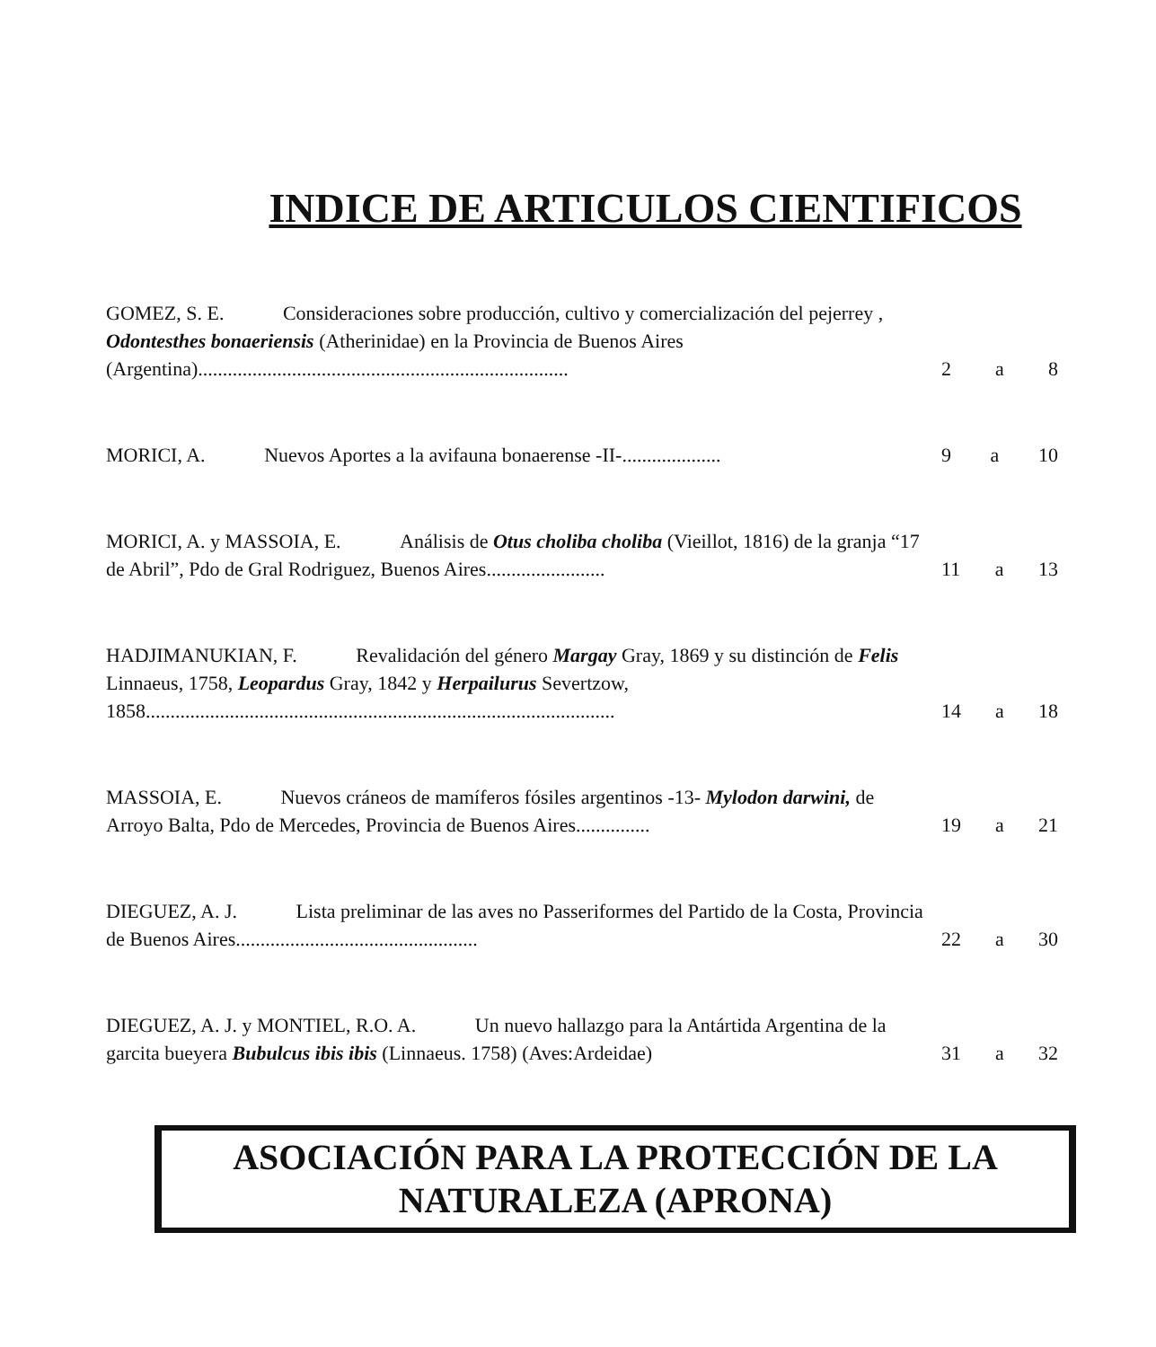INDICE DE ARTICULOS CIENTIFICOS
GOMEZ, S. E. Consideraciones sobre producción, cultivo y comercialización del pejerrey , Odontesthes bonaeriensis (Atherinidae) en la Provincia de Buenos Aires (Argentina)...........................................................................
2 a 8
MORICI, A. Nuevos Aportes a la avifauna bonaerense -II-....................
9 a 10
MORICI, A. y MASSOIA, E. Análisis de Otus choliba choliba (Vieillot, 1816) de la granja “17 de Abril”, Pdo de Gral Rodriguez, Buenos Aires........................
11 a 13
HADJIMANUKIAN, F. Revalidación del género Margay Gray, 1869 y su distinción de Felis Linnaeus, 1758, Leopardus Gray, 1842 y Herpailurus Severtzow, 1858...............................................................................................
14 a 18
MASSOIA, E. Nuevos cráneos de mamíferos fósiles argentinos -13- Mylodon darwini, de Arroyo Balta, Pdo de Mercedes, Provincia de Buenos Aires...............
19 a 21
DIEGUEZ, A. J. Lista preliminar de las aves no Passeriformes del Partido de la Costa, Provincia de Buenos Aires.................................................
22 a 30
DIEGUEZ, A. J. y MONTIEL, R.O. A. Un nuevo hallazgo para la Antártida Argentina de la garcita bueyera Bubulcus ibis ibis (Linnaeus. 1758) (Aves:Ardeidae)
31 a 32
ASOCIACIÓN PARA LA PROTECCIÓN DE LA
NATURALEZA (APRONA)